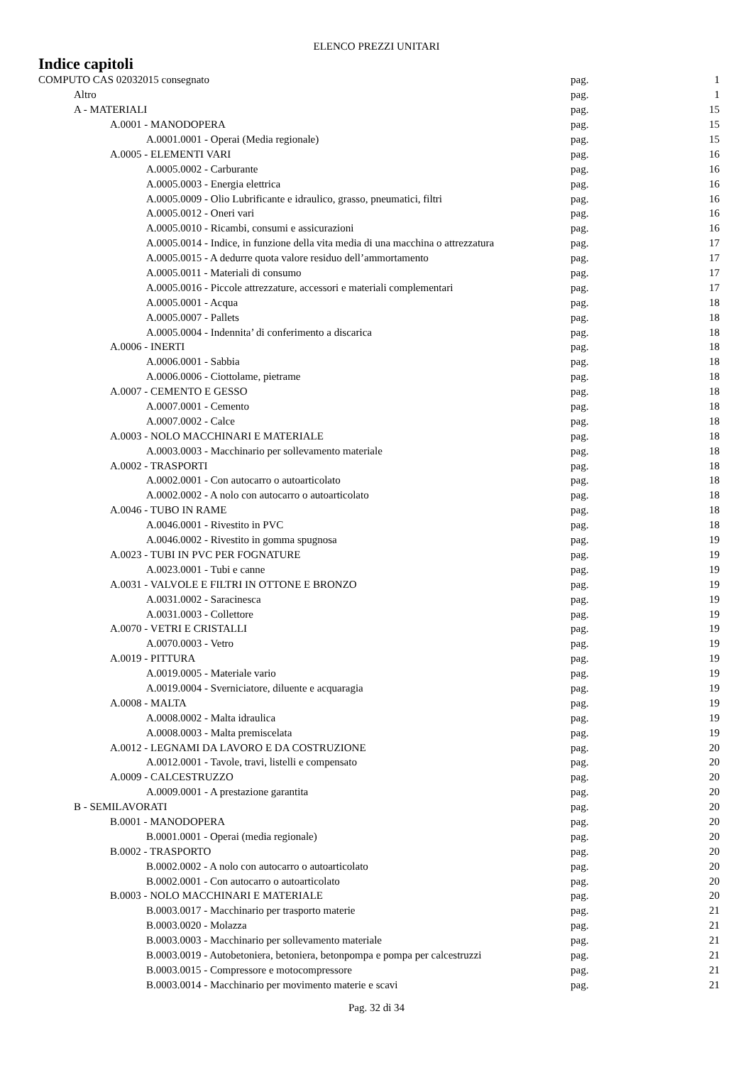ELENCO PREZZI UNITARI
Indice capitoli
| COMPUTO CAS 02032015 consegnato | pag. | 1 |
| Altro | pag. | 1 |
| A - MATERIALI | pag. | 15 |
| A.0001 - MANODOPERA | pag. | 15 |
| A.0001.0001 - Operai (Media regionale) | pag. | 15 |
| A.0005 - ELEMENTI VARI | pag. | 16 |
| A.0005.0002 - Carburante | pag. | 16 |
| A.0005.0003 - Energia elettrica | pag. | 16 |
| A.0005.0009 - Olio Lubrificante e idraulico, grasso, pneumatici, filtri | pag. | 16 |
| A.0005.0012 - Oneri vari | pag. | 16 |
| A.0005.0010 - Ricambi, consumi e assicurazioni | pag. | 16 |
| A.0005.0014 - Indice, in funzione della vita media di una macchina o attrezzatura | pag. | 17 |
| A.0005.0015 - A dedurre quota valore residuo dell’ammortamento | pag. | 17 |
| A.0005.0011 - Materiali di consumo | pag. | 17 |
| A.0005.0016 - Piccole attrezzature, accessori e materiali complementari | pag. | 17 |
| A.0005.0001 - Acqua | pag. | 18 |
| A.0005.0007 - Pallets | pag. | 18 |
| A.0005.0004 - Indennita’ di conferimento a discarica | pag. | 18 |
| A.0006 - INERTI | pag. | 18 |
| A.0006.0001 - Sabbia | pag. | 18 |
| A.0006.0006 - Ciottolame, pietrame | pag. | 18 |
| A.0007 - CEMENTO E GESSO | pag. | 18 |
| A.0007.0001 - Cemento | pag. | 18 |
| A.0007.0002 - Calce | pag. | 18 |
| A.0003 - NOLO MACCHINARI E MATERIALE | pag. | 18 |
| A.0003.0003 - Macchinario per sollevamento materiale | pag. | 18 |
| A.0002 - TRASPORTI | pag. | 18 |
| A.0002.0001 - Con autocarro o autoarticolato | pag. | 18 |
| A.0002.0002 - A nolo con autocarro o autoarticolato | pag. | 18 |
| A.0046 - TUBO IN RAME | pag. | 18 |
| A.0046.0001 - Rivestito in PVC | pag. | 18 |
| A.0046.0002 - Rivestito in gomma spugnosa | pag. | 19 |
| A.0023 - TUBI IN PVC PER FOGNATURE | pag. | 19 |
| A.0023.0001 - Tubi e canne | pag. | 19 |
| A.0031 - VALVOLE E FILTRI IN OTTONE E BRONZO | pag. | 19 |
| A.0031.0002 - Saracinesca | pag. | 19 |
| A.0031.0003 - Collettore | pag. | 19 |
| A.0070 - VETRI E CRISTALLI | pag. | 19 |
| A.0070.0003 - Vetro | pag. | 19 |
| A.0019 - PITTURA | pag. | 19 |
| A.0019.0005 - Materiale vario | pag. | 19 |
| A.0019.0004 - Sverniciatore, diluente e acquaragia | pag. | 19 |
| A.0008 - MALTA | pag. | 19 |
| A.0008.0002 - Malta idraulica | pag. | 19 |
| A.0008.0003 - Malta premiscelata | pag. | 19 |
| A.0012 - LEGNAMI DA LAVORO E DA COSTRUZIONE | pag. | 20 |
| A.0012.0001 - Tavole, travi, listelli e compensato | pag. | 20 |
| A.0009 - CALCESTRUZZO | pag. | 20 |
| A.0009.0001 - A prestazione garantita | pag. | 20 |
| B - SEMILAVORATI | pag. | 20 |
| B.0001 - MANODOPERA | pag. | 20 |
| B.0001.0001 - Operai (media regionale) | pag. | 20 |
| B.0002 - TRASPORTO | pag. | 20 |
| B.0002.0002 - A nolo con autocarro o autoarticolato | pag. | 20 |
| B.0002.0001 - Con autocarro o autoarticolato | pag. | 20 |
| B.0003 - NOLO MACCHINARI E MATERIALE | pag. | 20 |
| B.0003.0017 - Macchinario per trasporto materie | pag. | 21 |
| B.0003.0020 - Molazza | pag. | 21 |
| B.0003.0003 - Macchinario per sollevamento materiale | pag. | 21 |
| B.0003.0019 - Autobetoniera, betoniera, betonpompa e pompa per calcestruzzi | pag. | 21 |
| B.0003.0015 - Compressore e motocompressore | pag. | 21 |
| B.0003.0014 - Macchinario per movimento materie e scavi | pag. | 21 |
Pag. 32 di 34